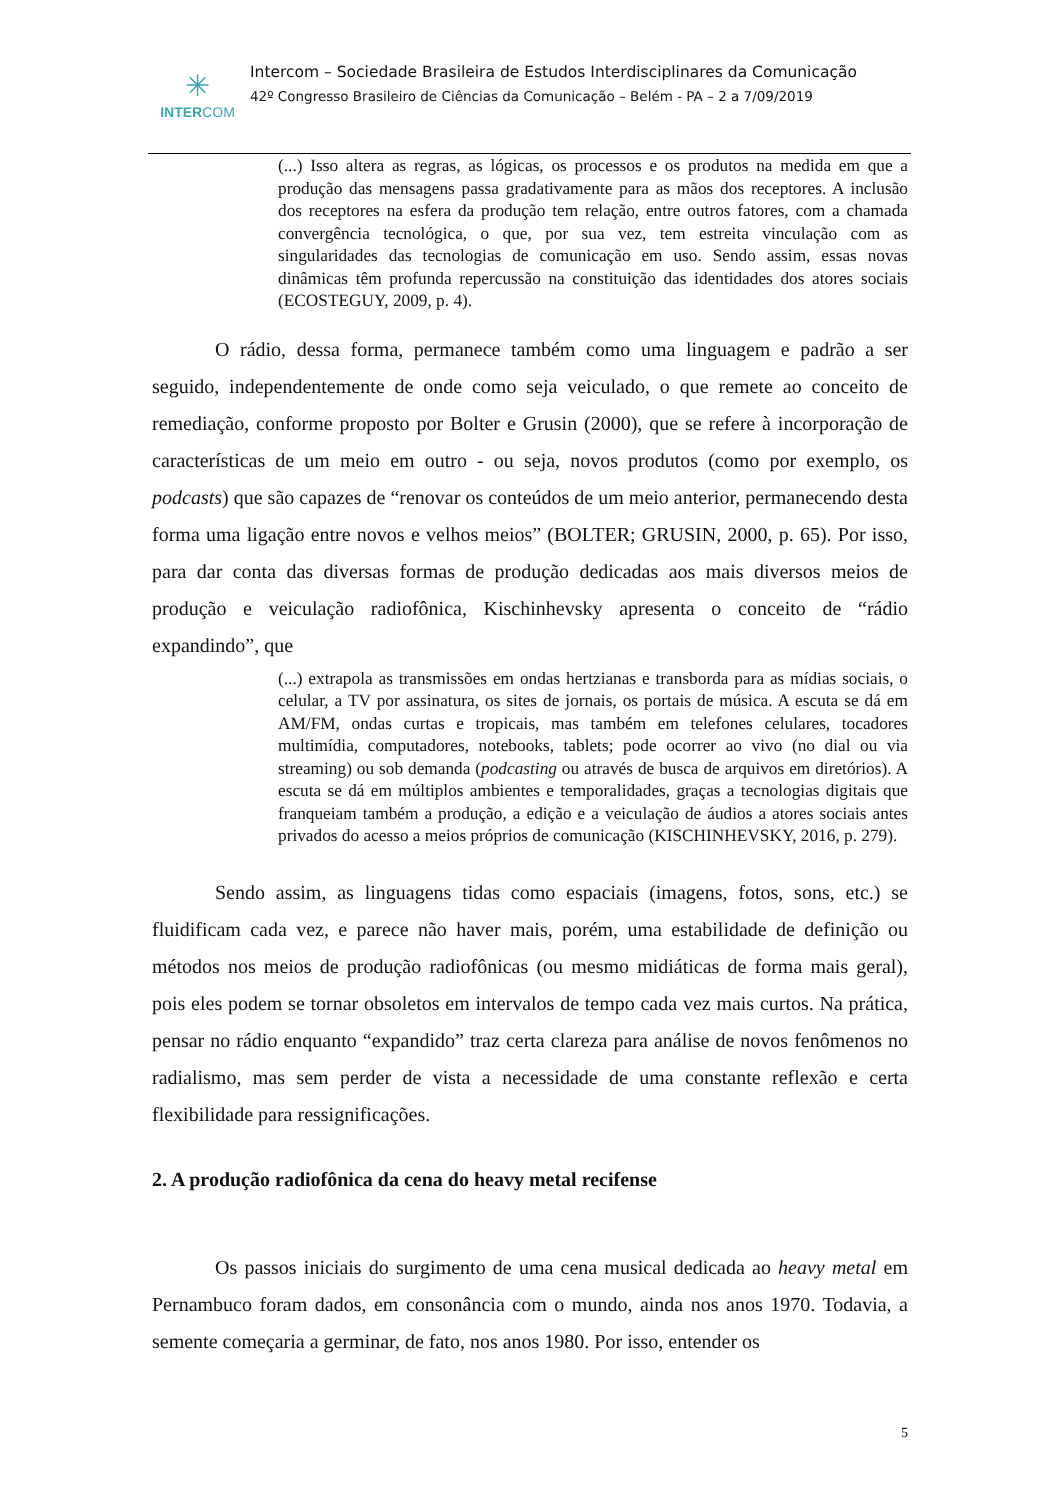✳
INTERCOM
Intercom – Sociedade Brasileira de Estudos Interdisciplinares da Comunicação
42º Congresso Brasileiro de Ciências da Comunicação – Belém - PA – 2 a 7/09/2019
(...) Isso altera as regras, as lógicas, os processos e os produtos na medida em que a produção das mensagens passa gradativamente para as mãos dos receptores. A inclusão dos receptores na esfera da produção tem relação, entre outros fatores, com a chamada convergência tecnológica, o que, por sua vez, tem estreita vinculação com as singularidades das tecnologias de comunicação em uso. Sendo assim, essas novas dinâmicas têm profunda repercussão na constituição das identidades dos atores sociais (ECOSTEGUY, 2009, p. 4).
O rádio, dessa forma, permanece também como uma linguagem e padrão a ser seguido, independentemente de onde como seja veiculado, o que remete ao conceito de remediação, conforme proposto por Bolter e Grusin (2000), que se refere à incorporação de características de um meio em outro - ou seja, novos produtos (como por exemplo, os podcasts) que são capazes de “renovar os conteúdos de um meio anterior, permanecendo desta forma uma ligação entre novos e velhos meios” (BOLTER; GRUSIN, 2000, p. 65). Por isso, para dar conta das diversas formas de produção dedicadas aos mais diversos meios de produção e veiculação radiofônica, Kischinhevsky apresenta o conceito de “rádio expandindo”, que
(...) extrapola as transmissões em ondas hertzianas e transborda para as mídias sociais, o celular, a TV por assinatura, os sites de jornais, os portais de música. A escuta se dá em AM/FM, ondas curtas e tropicais, mas também em telefones celulares, tocadores multimídia, computadores, notebooks, tablets; pode ocorrer ao vivo (no dial ou via streaming) ou sob demanda (podcasting ou através de busca de arquivos em diretórios). A escuta se dá em múltiplos ambientes e temporalidades, graças a tecnologias digitais que franqueiam também a produção, a edição e a veiculação de áudios a atores sociais antes privados do acesso a meios próprios de comunicação (KISCHINHEVSKY, 2016, p. 279).
Sendo assim, as linguagens tidas como espaciais (imagens, fotos, sons, etc.) se fluidificam cada vez, e parece não haver mais, porém, uma estabilidade de definição ou métodos nos meios de produção radiofônicas (ou mesmo midiáticas de forma mais geral), pois eles podem se tornar obsoletos em intervalos de tempo cada vez mais curtos. Na prática, pensar no rádio enquanto “expandido” traz certa clareza para análise de novos fenômenos no radialismo, mas sem perder de vista a necessidade de uma constante reflexão e certa flexibilidade para ressignificações.
2. A produção radiofônica da cena do heavy metal recifense
Os passos iniciais do surgimento de uma cena musical dedicada ao heavy metal em Pernambuco foram dados, em consonância com o mundo, ainda nos anos 1970. Todavia, a semente começaria a germinar, de fato, nos anos 1980. Por isso, entender os
5